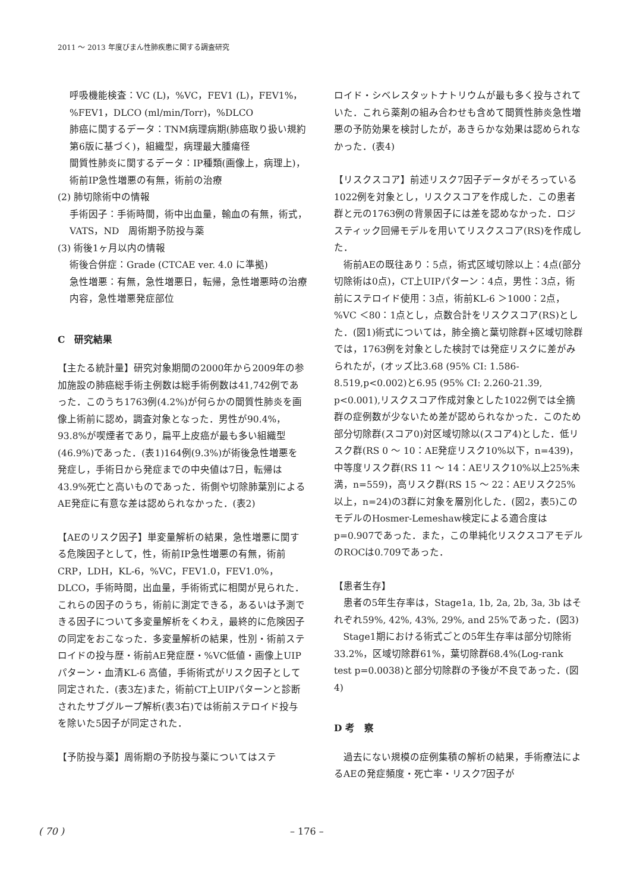2011 ～ 2013 年度びまん性肺疾患に関する調査研究
呼吸機能検査：VC (L)，%VC，FEV1 (L)，FEV1%，%FEV1，DLCO (ml/min/Torr)，%DLCO
肺癌に関するデータ：TNM病理病期(肺癌取り扱い規約第6版に基づく)，組織型，病理最大腫瘍径
間質性肺炎に関するデータ：IP種類(画像上，病理上)，術前IP急性増悪の有無，術前の治療
(2) 肺切除術中の情報
手術因子：手術時間，術中出血量，輸血の有無，術式，VATS，ND　周術期予防投与薬
(3) 術後1ヶ月以内の情報
術後合併症：Grade (CTCAE ver. 4.0 に準拠)
急性増悪：有無，急性増悪日，転帰，急性増悪時の治療内容，急性増悪発症部位
C　研究結果
【主たる統計量】研究対象期間の2000年から2009年の参加施設の肺癌総手術主例数は総手術例数は41,742例であった．このうち1763例(4.2%)が何らかの間質性肺炎を画像上術前に認め，調査対象となった．男性が90.4%，93.8%が喫煙者であり，扁平上皮癌が最も多い組織型(46.9%)であった．(表1)164例(9.3%)が術後急性増悪を発症し，手術日から発症までの中央値は7日，転帰は43.9%死亡と高いものであった．術側や切除肺葉別によるAE発症に有意な差は認められなかった．(表2)
【AEのリスク因子】単変量解析の結果，急性増悪に関する危険因子として，性，術前IP急性増悪の有無，術前CRP，LDH，KL-6，%VC，FEV1.0，FEV1.0%，DLCO，手術時間，出血量，手術術式に相関が見られた．これらの因子のうち，術前に測定できる，あるいは予測できる因子について多変量解析をくわえ，最終的に危険因子の同定をおこなった．多変量解析の結果，性別・術前ステロイドの投与歴・術前AE発症歴・%VC低値・画像上UIPパターン・血清KL-6 高値，手術術式がリスク因子として同定された．(表3左)また，術前CT上UIPパターンと診断されたサブグループ解析(表3右)では術前ステロイド投与を除いた5因子が同定された．
【予防投与薬】周術期の予防投与薬についてはステ
ロイド・シベレスタットナトリウムが最も多く投与されていた．これら薬剤の組み合わせも含めて間質性肺炎急性増悪の予防効果を検討したが，あきらかな効果は認められなかった．(表4)
【リスクスコア】前述リスク7因子データがそろっている1022例を対象とし，リスクスコアを作成した．この患者群と元の1763例の背景因子には差を認めなかった．ロジスティック回帰モデルを用いてリスクスコア(RS)を作成した．
術前AEの既往あり：5点，術式区域切除以上：4点(部分切除術は0点)，CT上UIPパターン：4点，男性：3点，術前にステロイド使用：3点，術前KL-6 ＞1000：2点，%VC ＜80：1点とし，点数合計をリスクスコア(RS)とした．(図1)術式については，肺全摘と葉切除群+区域切除群では，1763例を対象とした検討では発症リスクに差がみられたが，(オッズ比3.68 (95% CI: 1.586-8.519,p<0.002)と6.95 (95% CI: 2.260-21.39, p<0.001),リスクスコア作成対象とした1022例では全摘群の症例数が少ないため差が認められなかった．このため部分切除群(スコア0)対区域切除以(スコア4)とした．低リスク群(RS 0 ～ 10：AE発症リスク10%以下，n=439)，中等度リスク群(RS 11 ～ 14：AEリスク10%以上25%未満，n=559)，高リスク群(RS 15 ～ 22：AEリスク25%以上，n=24)の3群に対象を層別化した．(図2，表5)このモデルのHosmer-Lemeshaw検定による適合度はp=0.907であった．また，この単純化リスクスコアモデルのROCは0.709であった．
【患者生存】
患者の5年生存率は，Stage1a, 1b, 2a, 2b, 3a, 3b はそれぞれ59%, 42%, 43%, 29%, and 25%であった．(図3)
Stage1期における術式ごとの5年生存率は部分切除術33.2%，区域切除群61%，葉切除群68.4%(Log-rank test p=0.0038)と部分切除群の予後が不良であった．(図4)
D 考　察
過去にない規模の症例集積の解析の結果，手術療法によるAEの発症頻度・死亡率・リスク7因子が
( 70 ) – 176 –